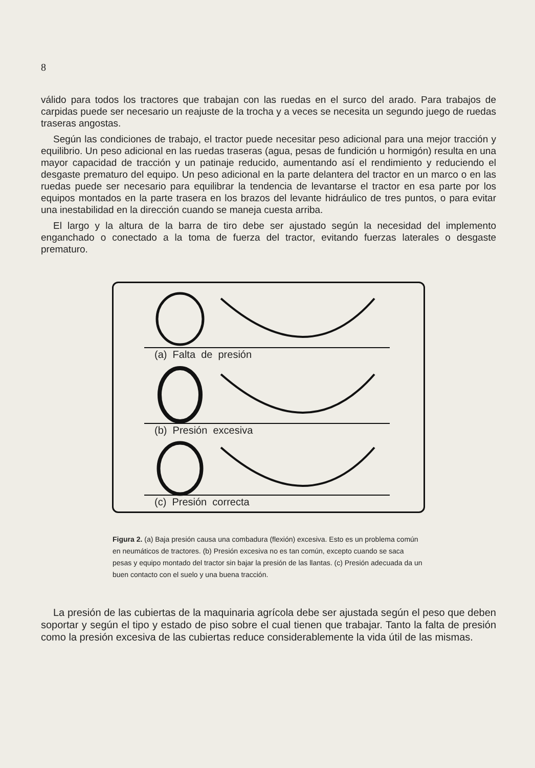8
válido para todos los tractores que trabajan con las ruedas en el surco del arado. Para trabajos de carpidas puede ser necesario un reajuste de la trocha y a veces se necesita un segundo juego de ruedas traseras angostas.
Según las condiciones de trabajo, el tractor puede necesitar peso adicional para una mejor tracción y equilibrio. Un peso adicional en las ruedas traseras (agua, pesas de fundición u hormigón) resulta en una mayor capacidad de tracción y un patinaje reducido, aumentando así el rendimiento y reduciendo el desgaste prematuro del equipo. Un peso adicional en la parte delantera del tractor en un marco o en las ruedas puede ser necesario para equilibrar la tendencia de levantarse el tractor en esa parte por los equipos montados en la parte trasera en los brazos del levante hidráulico de tres puntos, o para evitar una inestabilidad en la dirección cuando se maneja cuesta arriba.
El largo y la altura de la barra de tiro debe ser ajustado según la necesidad del implemento enganchado o conectado a la toma de fuerza del tractor, evitando fuerzas laterales o desgaste prematuro.
(a) Falta de presión
(b) Presión excesiva
(c) Presión correcta
Figura 2. (a) Baja presión causa una combadura (flexión) excesiva. Esto es un problema común en neumáticos de tractores. (b) Presión excesiva no es tan común, excepto cuando se saca pesas y equipo montado del tractor sin bajar la presión de las llantas. (c) Presión adecuada da un buen contacto con el suelo y una buena tracción.
La presión de las cubiertas de la maquinaria agrícola debe ser ajustada según el peso que deben soportar y según el tipo y estado de piso sobre el cual tienen que trabajar. Tanto la falta de presión como la presión excesiva de las cubiertas reduce considerablemente la vida útil de las mismas.